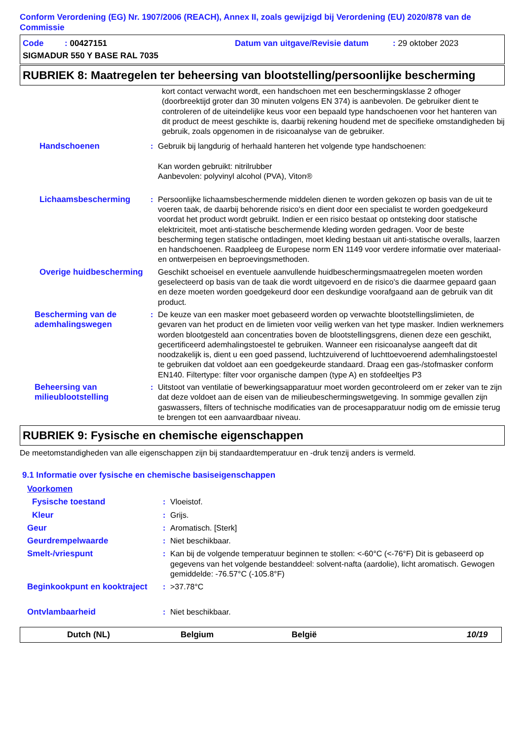Conform Verordening (EG) Nr. 1907/2006 (REACH), Annex II, zoals gewijzigd bij Verordening (EU) 2020/878 van de Commissie
Code : 00427151 Datum van uitgave/Revisie datum: 29 oktober 2023
SIGMADUR 550 Y BASE RAL 7035
RUBRIEK 8: Maatregelen ter beheersing van blootstelling/persoonlijke bescherming
kort contact verwacht wordt, een handschoen met een beschermingsklasse 2 ofhoger (doorbreektijd groter dan 30 minuten volgens EN 374) is aanbevolen. De gebruiker dient te controleren of de uiteindelijke keus voor een bepaald type handschoenen voor het hanteren van dit product de meest geschikte is, daarbij rekening houdend met de specifieke omstandigheden bij gebruik, zoals opgenomen in de risicoanalyse van de gebruiker.
Handschoenen: Gebruik bij langdurig of herhaald hanteren het volgende type handschoenen:
Kan worden gebruikt: nitrilrubber
Aanbevolen: polyvinyl alcohol (PVA), Viton®
Lichaamsbescherming: Persoonlijke lichaamsbeschermende middelen dienen te worden gekozen op basis van de uit te voeren taak, de daarbij behorende risico's en dient door een specialist te worden goedgekeurd voordat het product wordt gebruikt. Indien er een risico bestaat op ontsteking door statische elektriciteit, moet anti-statische beschermende kleding worden gedragen. Voor de beste bescherming tegen statische ontladingen, moet kleding bestaan uit anti-statische overalls, laarzen en handschoenen. Raadpleeg de Europese norm EN 1149 voor verdere informatie over materiaal- en ontwerpeisen en beproevingsmethoden.
Overige huidbescherming Geschikt schoeisel en eventuele aanvullende huidbeschermingsmaatregelen moeten worden geselecteerd op basis van de taak die wordt uitgevoerd en de risico's die daarmee gepaard gaan en deze moeten worden goedgekeurd door een deskundige voorafgaand aan de gebruik van dit product.
Bescherming van de ademhalingswegen: De keuze van een masker moet gebaseerd worden op verwachte blootstellingslimieten, de gevaren van het product en de limieten voor veilig werken van het type masker. Indien werknemers worden blootgesteld aan concentraties boven de blootstellingsgrens, dienen deze een geschikt, gecertificeerd ademhalingstoestel te gebruiken. Wanneer een risicoanalyse aangeeft dat dit noodzakelijk is, dient u een goed passend, luchtzuiverend of luchttoevoerend ademhalingstoestel te gebruiken dat voldoet aan een goedgekeurde standaard. Draag een gas-/stofmasker conform EN140. Filtertype: filter voor organische dampen (type A) en stofdeeltjes P3
Beheersing van milieublootstelling: Uitstoot van ventilatie of bewerkingsapparatuur moet worden gecontroleerd om er zeker van te zijn dat deze voldoet aan de eisen van de milieubeschermingswetgeving. In sommige gevallen zijn gaswassers, filters of technische modificaties van de procesapparatuur nodig om de emissie terug te brengen tot een aanvaardbaar niveau.
RUBRIEK 9: Fysische en chemische eigenschappen
De meetomstandigheden van alle eigenschappen zijn bij standaardtemperatuur en -druk tenzij anders is vermeld.
9.1 Informatie over fysische en chemische basiseigenschappen
Voorkomen
Fysische toestand: Vloeistof.
Kleur: Grijs.
Geur: Aromatisch. [Sterk]
Geurdrempelwaarde: Niet beschikbaar.
Smelt-/vriespunt: Kan bij de volgende temperatuur beginnen te stollen: <-60°C (<-76°F) Dit is gebaseerd op gegevens van het volgende bestanddeel: solvent-nafta (aardolie), licht aromatisch. Gewogen gemiddelde: -76.57°C (-105.8°F)
Beginkookpunt en kooktraject: >37.78°C
Ontvlambaarheid: Niet beschikbaar.
Dutch (NL) Belgium België 10/19